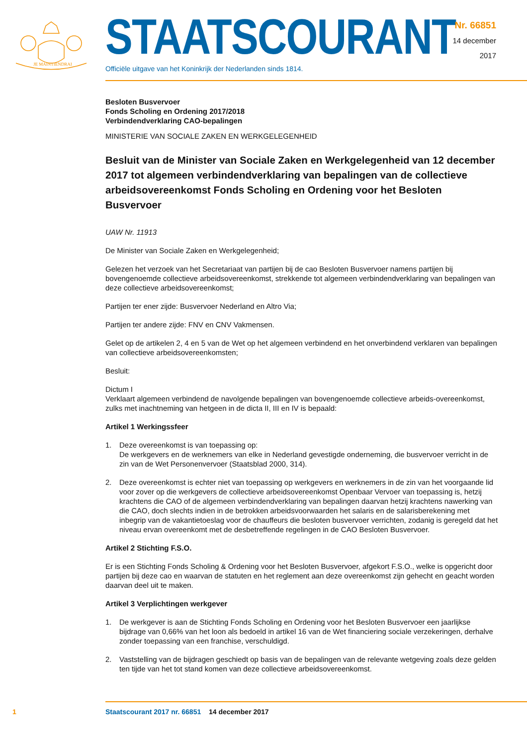JE MAINTIENDRAI
STAATSCOURANT
Officiële uitgave van het Koninkrijk der Nederlanden sinds 1814.
Nr. 66851
14 december
2017
Besloten Busvervoer
Fonds Scholing en Ordening 2017/2018
Verbindendverklaring CAO-bepalingen
MINISTERIE VAN SOCIALE ZAKEN EN WERKGELEGENHEID
Besluit van de Minister van Sociale Zaken en Werkgelegenheid van 12 december 2017 tot algemeen verbindendverklaring van bepalingen van de collectieve arbeidsovereenkomst Fonds Scholing en Ordening voor het Besloten Busvervoer
UAW Nr. 11913
De Minister van Sociale Zaken en Werkgelegenheid;
Gelezen het verzoek van het Secretariaat van partijen bij de cao Besloten Busvervoer namens partijen bij bovengenoemde collectieve arbeidsovereenkomst, strekkende tot algemeen verbindendverklaring van bepalingen van deze collectieve arbeidsovereenkomst;
Partijen ter ener zijde: Busvervoer Nederland en Altro Via;
Partijen ter andere zijde: FNV en CNV Vakmensen.
Gelet op de artikelen 2, 4 en 5 van de Wet op het algemeen verbindend en het onverbindend verklaren van bepalingen van collectieve arbeidsovereenkomsten;
Besluit:
Dictum I
Verklaart algemeen verbindend de navolgende bepalingen van bovengenoemde collectieve arbeids-overeenkomst, zulks met inachtneming van hetgeen in de dicta II, III en IV is bepaald:
Artikel 1 Werkingssfeer
1. Deze overeenkomst is van toepassing op:
De werkgevers en de werknemers van elke in Nederland gevestigde onderneming, die busvervoer verricht in de zin van de Wet Personenvervoer (Staatsblad 2000, 314).
2. Deze overeenkomst is echter niet van toepassing op werkgevers en werknemers in de zin van het voorgaande lid voor zover op die werkgevers de collectieve arbeidsovereenkomst Openbaar Vervoer van toepassing is, hetzij krachtens die CAO of de algemeen verbindendverklaring van bepalingen daarvan hetzij krachtens nawerking van die CAO, doch slechts indien in de betrokken arbeidsvoorwaarden het salaris en de salarisberekening met inbegrip van de vakantietoeslag voor de chauffeurs die besloten busvervoer verrichten, zodanig is geregeld dat het niveau ervan overeenkomt met de desbetreffende regelingen in de CAO Besloten Busvervoer.
Artikel 2 Stichting F.S.O.
Er is een Stichting Fonds Scholing & Ordening voor het Besloten Busvervoer, afgekort F.S.O., welke is opgericht door partijen bij deze cao en waarvan de statuten en het reglement aan deze overeenkomst zijn gehecht en geacht worden daarvan deel uit te maken.
Artikel 3 Verplichtingen werkgever
1. De werkgever is aan de Stichting Fonds Scholing en Ordening voor het Besloten Busvervoer een jaarlijkse bijdrage van 0,66% van het loon als bedoeld in artikel 16 van de Wet financiering sociale verzekeringen, derhalve zonder toepassing van een franchise, verschuldigd.
2. Vaststelling van de bijdragen geschiedt op basis van de bepalingen van de relevante wetgeving zoals deze gelden ten tijde van het tot stand komen van deze collectieve arbeidsovereenkomst.
1 Staatscourant 2017 nr. 66851 14 december 2017